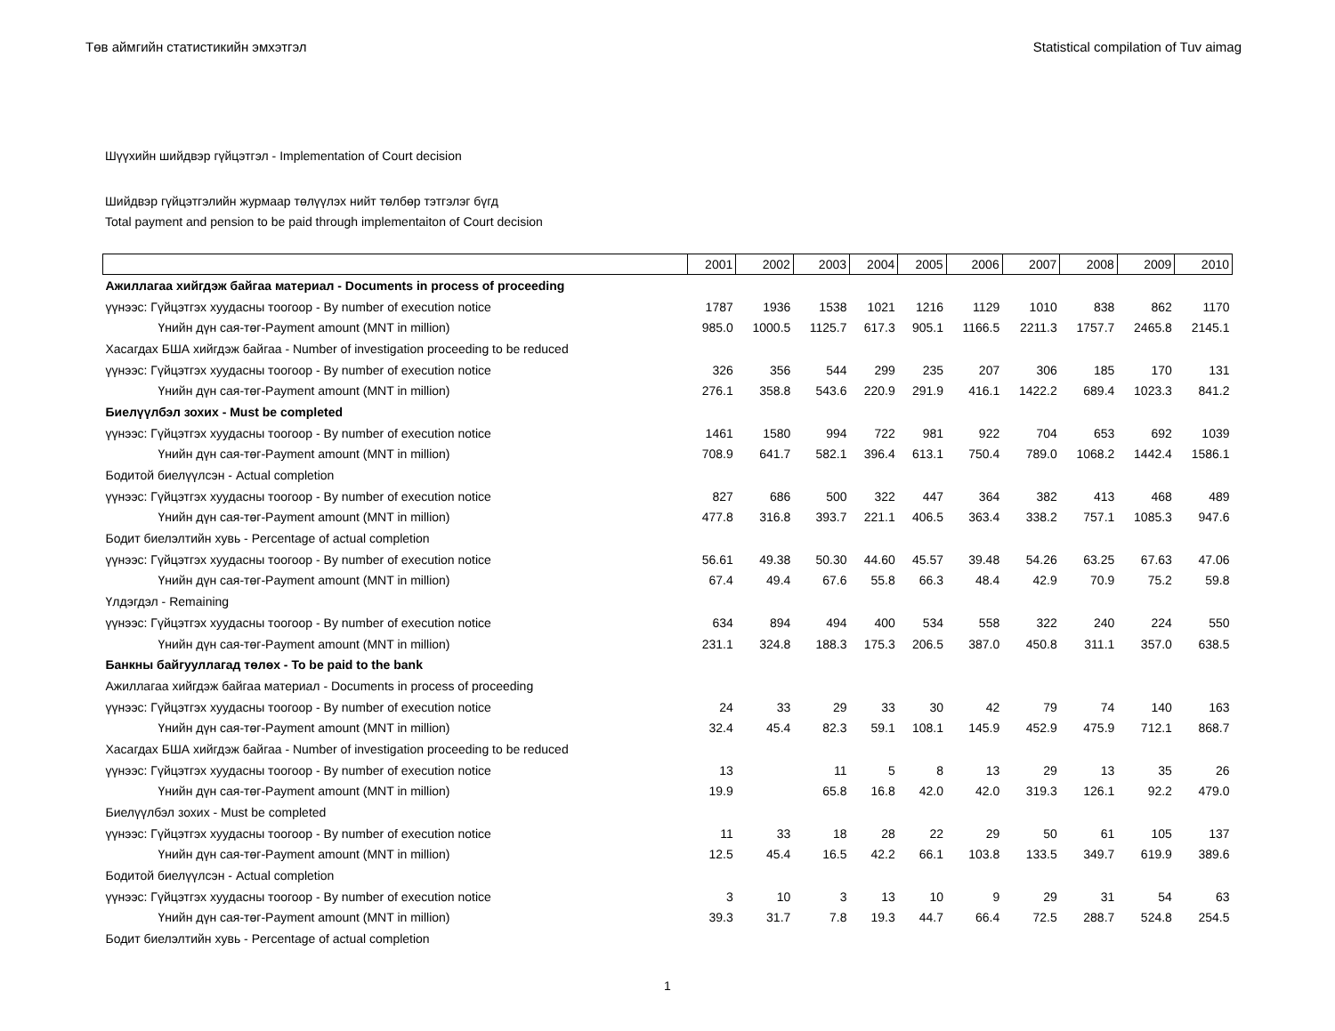Төв аймгийн статистикийн эмхэтгэл Statistical compilation of Tuv aimag
Шүүхийн шийдвэр гүйцэтгэл - Implementation of Court decision
Шийдвэр гүйцэтгэлийн журмаар төлүүлэх нийт төлбөр тэтгэлэг бүгд
Total payment and pension to be paid through implementaiton of Court decision
| | 2001 | 2002 | 2003 | 2004 | 2005 | 2006 | 2007 | 2008 | 2009 | 2010 |
| --- | --- | --- | --- | --- | --- | --- | --- | --- | --- | --- |
| Ажиллагаа хийгдэж байгаа материал - Documents in process of proceeding | | | | | | | | | | |
| үүнээс: Гүйцэтгэх хуудасны тоогоор - By number of execution notice | 1787 | 1936 | 1538 | 1021 | 1216 | 1129 | 1010 | 838 | 862 | 1170 |
| Үнийн дүн сая-төг-Payment amount (MNT in million) | 985.0 | 1000.5 | 1125.7 | 617.3 | 905.1 | 1166.5 | 2211.3 | 1757.7 | 2465.8 | 2145.1 |
| Хасагдах БША хийгдэж байгаа - Number of investigation proceeding to be reduced | | | | | | | | | | |
| үүнээс: Гүйцэтгэх хуудасны тоогоор - By number of execution notice | 326 | 356 | 544 | 299 | 235 | 207 | 306 | 185 | 170 | 131 |
| Үнийн дүн сая-төг-Payment amount (MNT in million) | 276.1 | 358.8 | 543.6 | 220.9 | 291.9 | 416.1 | 1422.2 | 689.4 | 1023.3 | 841.2 |
| Биелүүлбэл зохих - Must be completed | | | | | | | | | | |
| үүнээс: Гүйцэтгэх хуудасны тоогоор - By number of execution notice | 1461 | 1580 | 994 | 722 | 981 | 922 | 704 | 653 | 692 | 1039 |
| Үнийн дүн сая-төг-Payment amount (MNT in million) | 708.9 | 641.7 | 582.1 | 396.4 | 613.1 | 750.4 | 789.0 | 1068.2 | 1442.4 | 1586.1 |
| Бодитой биелүүлсэн - Actual completion | | | | | | | | | | |
| үүнээс: Гүйцэтгэх хуудасны тоогоор - By number of execution notice | 827 | 686 | 500 | 322 | 447 | 364 | 382 | 413 | 468 | 489 |
| Үнийн дүн сая-төг-Payment amount (MNT in million) | 477.8 | 316.8 | 393.7 | 221.1 | 406.5 | 363.4 | 338.2 | 757.1 | 1085.3 | 947.6 |
| Бодит биелэлтийн хувь - Percentage of actual completion | | | | | | | | | | |
| үүнээс: Гүйцэтгэх хуудасны тоогоор - By number of execution notice | 56.61 | 49.38 | 50.30 | 44.60 | 45.57 | 39.48 | 54.26 | 63.25 | 67.63 | 47.06 |
| Үнийн дүн сая-төг-Payment amount (MNT in million) | 67.4 | 49.4 | 67.6 | 55.8 | 66.3 | 48.4 | 42.9 | 70.9 | 75.2 | 59.8 |
| Үлдэгдэл - Remaining | | | | | | | | | | |
| үүнээс: Гүйцэтгэх хуудасны тоогоор - By number of execution notice | 634 | 894 | 494 | 400 | 534 | 558 | 322 | 240 | 224 | 550 |
| Үнийн дүн сая-төг-Payment amount (MNT in million) | 231.1 | 324.8 | 188.3 | 175.3 | 206.5 | 387.0 | 450.8 | 311.1 | 357.0 | 638.5 |
| Банкны байгууллагад төлөх - To be paid to the bank | | | | | | | | | | |
| Ажиллагаа хийгдэж байгаа материал - Documents in process of proceeding | | | | | | | | | | |
| үүнээс: Гүйцэтгэх хуудасны тоогоор - By number of execution notice | 24 | 33 | 29 | 33 | 30 | 42 | 79 | 74 | 140 | 163 |
| Үнийн дүн сая-төг-Payment amount (MNT in million) | 32.4 | 45.4 | 82.3 | 59.1 | 108.1 | 145.9 | 452.9 | 475.9 | 712.1 | 868.7 |
| Хасагдах БША хийгдэж байгаа - Number of investigation proceeding to be reduced | | | | | | | | | | |
| үүнээс: Гүйцэтгэх хуудасны тоогоор - By number of execution notice | 13 | | 11 | 5 | 8 | 13 | 29 | 13 | 35 | 26 |
| Үнийн дүн сая-төг-Payment amount (MNT in million) | 19.9 | | 65.8 | 16.8 | 42.0 | 42.0 | 319.3 | 126.1 | 92.2 | 479.0 |
| Биелүүлбэл зохих - Must be completed | | | | | | | | | | |
| үүнээс: Гүйцэтгэх хуудасны тоогоор - By number of execution notice | 11 | 33 | 18 | 28 | 22 | 29 | 50 | 61 | 105 | 137 |
| Үнийн дүн сая-төг-Payment amount (MNT in million) | 12.5 | 45.4 | 16.5 | 42.2 | 66.1 | 103.8 | 133.5 | 349.7 | 619.9 | 389.6 |
| Бодитой биелүүлсэн - Actual completion | | | | | | | | | | |
| үүнээс: Гүйцэтгэх хуудасны тоогоор - By number of execution notice | 3 | 10 | 3 | 13 | 10 | 9 | 29 | 31 | 54 | 63 |
| Үнийн дүн сая-төг-Payment amount (MNT in million) | 39.3 | 31.7 | 7.8 | 19.3 | 44.7 | 66.4 | 72.5 | 288.7 | 524.8 | 254.5 |
| Бодит биелэлтийн хувь - Percentage of actual completion | | | | | | | | | | |
1